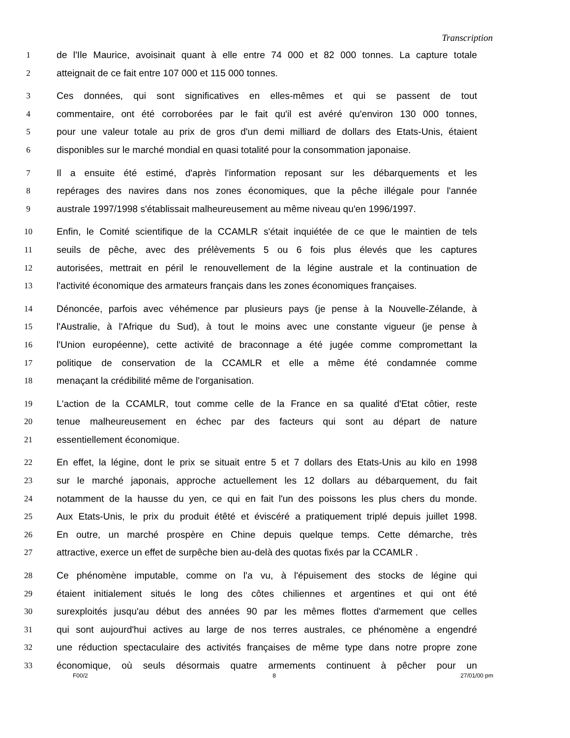Transcription
1 de l'Ile Maurice, avoisinait quant à elle entre 74 000 et 82 000 tonnes. La capture totale
2 atteignait de ce fait entre 107 000 et 115 000 tonnes.
3 Ces données, qui sont significatives en elles-mêmes et qui se passent de tout
4 commentaire, ont été corroborées par le fait qu'il est avéré qu'environ 130 000 tonnes,
5 pour une valeur totale au prix de gros d'un demi milliard de dollars des Etats-Unis, étaient
6 disponibles sur le marché mondial en quasi totalité pour la consommation japonaise.
7 Il a ensuite été estimé, d'après l'information reposant sur les débarquements et les
8 repérages des navires dans nos zones économiques, que la pêche illégale pour l'année
9 australe 1997/1998 s'établissait malheureusement au même niveau qu'en 1996/1997.
10 Enfin, le Comité scientifique de la CCAMLR s'était inquiétée de ce que le maintien de tels
11 seuils de pêche, avec des prélèvements 5 ou 6 fois plus élevés que les captures
12 autorisées, mettrait en péril le renouvellement de la légine australe et la continuation de
13 l'activité économique des armateurs français dans les zones économiques françaises.
14 Dénoncée, parfois avec véhémence par plusieurs pays (je pense à la Nouvelle-Zélande, à
15 l'Australie, à l'Afrique du Sud), à tout le moins avec une constante vigueur (je pense à
16 l'Union européenne), cette activité de braconnage a été jugée comme compromettant la
17 politique de conservation de la CCAMLR et elle a même été condamnée comme
18 menaçant la crédibilité même de l'organisation.
19 L'action de la CCAMLR, tout comme celle de la France en sa qualité d'Etat côtier, reste
20 tenue malheureusement en échec par des facteurs qui sont au départ de nature
21 essentiellement économique.
22 En effet, la légine, dont le prix se situait entre 5 et 7 dollars des Etats-Unis au kilo en 1998
23 sur le marché japonais, approche actuellement les 12 dollars au débarquement, du fait
24 notamment de la hausse du yen, ce qui en fait l'un des poissons les plus chers du monde.
25 Aux Etats-Unis, le prix du produit étêté et éviscéré a pratiquement triplé depuis juillet 1998.
26 En outre, un marché prospère en Chine depuis quelque temps. Cette démarche, très
27 attractive, exerce un effet de surpêche bien au-delà des quotas fixés par la CCAMLR .
28 Ce phénomène imputable, comme on l'a vu, à l'épuisement des stocks de légine qui
29 étaient initialement situés le long des côtes chiliennes et argentines et qui ont été
30 surexploités jusqu'au début des années 90 par les mêmes flottes d'armement que celles
31 qui sont aujourd'hui actives au large de nos terres australes, ce phénomène a engendré
32 une réduction spectaculaire des activités françaises de même type dans notre propre zone
33 économique, où seuls désormais quatre armements continuent à pêcher pour un
F00/2 8 27/01/00 pm